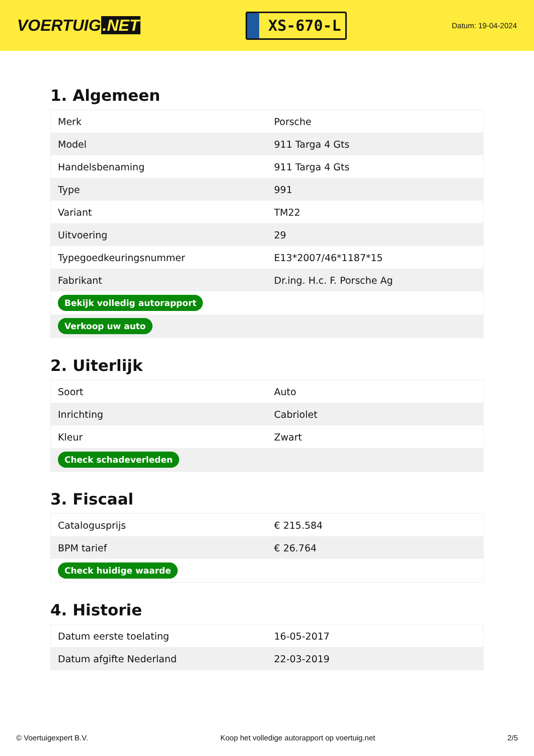VOERTUIG.NET
XS-670-L
Datum: 19-04-2024
1. Algemeen
| Merk | Porsche |
| Model | 911 Targa 4 Gts |
| Handelsbenaming | 911 Targa 4 Gts |
| Type | 991 |
| Variant | TM22 |
| Uitvoering | 29 |
| Typegoedkeuringsnummer | E13*2007/46*1187*15 |
| Fabrikant | Dr.ing. H.c. F. Porsche Ag |
| Bekijk volledig autorapport | |
| Verkoop uw auto | |
2. Uiterlijk
| Soort | Auto |
| Inrichting | Cabriolet |
| Kleur | Zwart |
| Check schadeverleden | |
3. Fiscaal
| Catalogusprijs | € 215.584 |
| BPM tarief | € 26.764 |
| Check huidige waarde | |
4. Historie
| Datum eerste toelating | 16-05-2017 |
| Datum afgifte Nederland | 22-03-2019 |
© Voertuigexpert B.V. Koop het volledige autorapport op voertuig.net 2/5